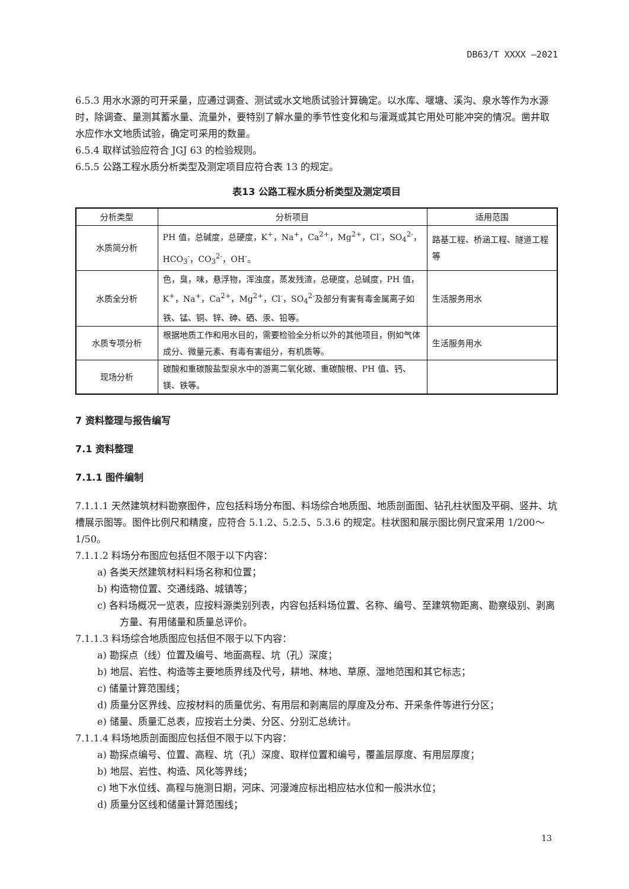DB63/T XXXX —2021
6.5.3 用水水源的可开采量，应通过调查、测试或水文地质试验计算确定。以水库、堰塘、溪沟、泉水等作为水源时，除调查、量测其蓄水量、流量外，要特别了解水量的季节性变化和与灌溉或其它用处可能冲突的情况。凿井取水应作水文地质试验，确定可采用的数量。
6.5.4 取样试验应符合 JGJ 63 的检验规则。
6.5.5 公路工程水质分析类型及测定项目应符合表 13 的规定。
表13 公路工程水质分析类型及测定项目
| 分析类型 | 分析项目 | 适用范围 |
| --- | --- | --- |
| 水质简分析 | PH 值，总碱度，总硬度，K<sup>+</sup>，Na<sup>+</sup>，Ca<sup>2+</sup>，Mg<sup>2+</sup>，Cl<sup>-</sup>，SO<sub>4</sub><sup>2-</sup>，HCO<sub>3</sub><sup>-</sup>，CO<sub>3</sub><sup>2-</sup>，OH<sup>-</sup>。 | 路基工程、桥涵工程、隧道工程等 |
| 水质全分析 | 色，臭，味，悬浮物，浑浊度，蒸发残渣，总硬度，总碱度，PH 值，K<sup>+</sup>，Na<sup>+</sup>，Ca<sup>2+</sup>，Mg<sup>2+</sup>，Cl<sup>-</sup>，SO<sub>4</sub><sup>2-</sup>及部分有害有毒金属离子如铁、锰、铜、锌、砷、硒、汞、铅等。 | 生活服务用水 |
| 水质专项分析 | 根据地质工作和用水目的，需要检验全分析以外的其他项目，例如气体成分、微量元素、有毒有害组分，有机质等。 | 生活服务用水 |
| 现场分析 | 碳酸和重碳酸盐型泉水中的游离二氧化碳、重碳酸根、PH 值、钙、镁、铁等。 | |
7 资料整理与报告编写
7.1 资料整理
7.1.1 图件编制
7.1.1.1 天然建筑材料勘察图件，应包括料场分布图、料场综合地质图、地质剖面图、钻孔柱状图及平硐、竖井、坑槽展示图等。图件比例尺和精度，应符合 5.1.2、5.2.5、5.3.6 的规定。柱状图和展示图比例尺宜采用 1/200～1/50。
7.1.1.2 料场分布图应包括但不限于以下内容：
a) 各类天然建筑材料料场名称和位置；
b) 构造物位置、交通线路、城镇等；
c) 各料场概况一览表，应按料源类别列表，内容包括料场位置、名称、编号、至建筑物距离、勘察级别、剥离方量、有用储量和质量总评价。
7.1.1.3 料场综合地质图应包括但不限于以下内容：
a) 勘探点（线）位置及编号、地面高程、坑（孔）深度；
b) 地层、岩性、构造等主要地质界线及代号，耕地、林地、草原、湿地范围和其它标志；
c) 储量计算范围线；
d) 质量分区界线、应按材料的质量优劣、有用层和剥离层的厚度及分布、开采条件等进行分区；
e) 储量、质量汇总表，应按岩土分类、分区、分别汇总统计。
7.1.1.4 料场地质剖面图应包括但不限于以下内容：
a) 勘探点编号、位置、高程、坑（孔）深度、取样位置和编号，覆盖层厚度、有用层厚度；
b) 地层、岩性、构造、风化等界线；
c) 地下水位线、高程与施测日期，河床、河漫滩应标出相应枯水位和一般洪水位；
d) 质量分区线和储量计算范围线；
13